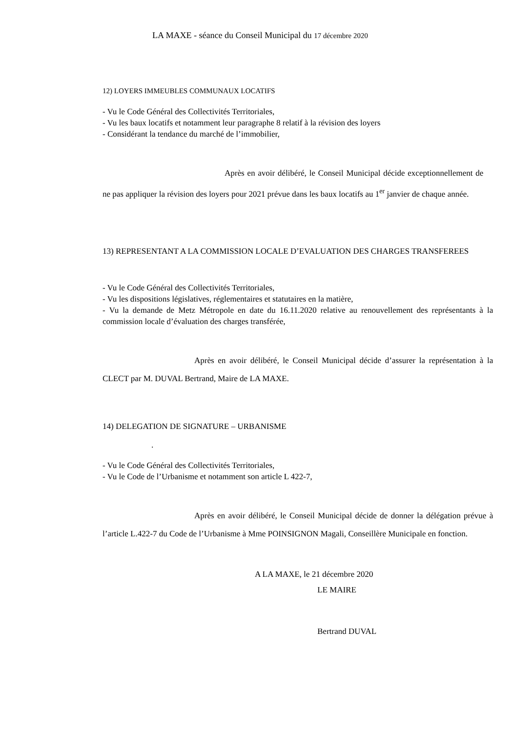LA MAXE - séance du Conseil Municipal du 17 décembre 2020
12) LOYERS IMMEUBLES COMMUNAUX LOCATIFS
- Vu le Code Général des Collectivités Territoriales,
- Vu les baux locatifs et notamment leur paragraphe 8 relatif à la révision des loyers
- Considérant la tendance du marché de l’immobilier,
Après en avoir délibéré, le Conseil Municipal décide exceptionnellement de ne pas appliquer la révision des loyers pour 2021 prévue dans les baux locatifs au 1<sup>er</sup> janvier de chaque année.
13) REPRESENTANT A LA COMMISSION LOCALE D’EVALUATION DES CHARGES TRANSFEREES
- Vu le Code Général des Collectivités Territoriales,
- Vu les dispositions législatives, réglementaires et statutaires en la matière,
- Vu la demande de Metz Métropole en date du 16.11.2020 relative au renouvellement des représentants à la commission locale d’évaluation des charges transférée,
Après en avoir délibéré, le Conseil Municipal décide d’assurer la représentation à la CLECT par M. DUVAL Bertrand, Maire de LA MAXE.
14) DELEGATION DE SIGNATURE – URBANISME
.
- Vu le Code Général des Collectivités Territoriales,
- Vu le Code de l’Urbanisme et notamment son article L 422-7,
Après en avoir délibéré, le Conseil Municipal décide de donner la délégation prévue à l’article L.422-7 du Code de l’Urbanisme à Mme POINSIGNON Magali, Conseillère Municipale en fonction.
A LA MAXE, le 21 décembre 2020
LE MAIRE
Bertrand DUVAL